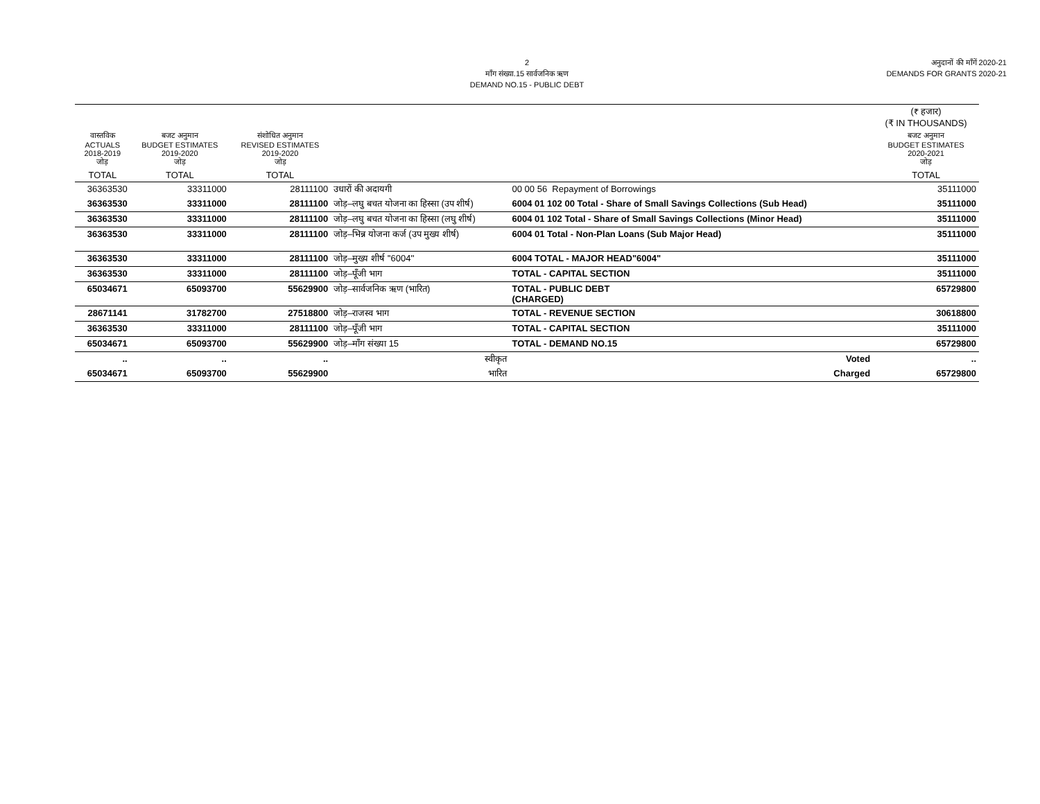2
माँग संख्या.15 सार्वजनिक ऋण
DEMAND NO.15 - PUBLIC DEBT
अनुदानों की माँगें 2020-21
DEMANDS FOR GRANTS 2020-21
| | | | | | (₹ हजार) (₹ IN THOUSANDS) |
| --- | --- | --- | --- | --- | --- |
| वास्तविक ACTUALS 2018-2019 जोड़ | बजट अनुमान BUDGET ESTIMATES 2019-2020 जोड़ | संशोधित अनुमान REVISED ESTIMATES 2019-2020 जोड़ | | | बजट अनुमान BUDGET ESTIMATES 2020-2021 जोड़ |
| TOTAL | TOTAL | TOTAL | | | TOTAL |
| 36363530 | 33311000 | 28111100 | उधारों की अदायगी | 00 00 56 Repayment of Borrowings | 35111000 |
| 36363530 | 33311000 | 28111100 | जोड़–लघु बचत योजना का हिस्सा (उप शीर्ष) | 6004 01 102 00 Total - Share of Small Savings Collections (Sub Head) | 35111000 |
| 36363530 | 33311000 | 28111100 | जोड़–लघु बचत योजना का हिस्सा (लघु शीर्ष) | 6004 01 102 Total - Share of Small Savings Collections (Minor Head) | 35111000 |
| 36363530 | 33311000 | 28111100 | जोड़–भिन्न योजना कर्ज (उप मुख्य शीर्ष) | 6004 01 Total - Non-Plan Loans (Sub Major Head) | 35111000 |
| 36363530 | 33311000 | 28111100 | जोड़–मुख्य शीर्ष ''6004'' | 6004 TOTAL - MAJOR HEAD"6004" | 35111000 |
| 36363530 | 33311000 | 28111100 | जोड़–पूँजी भाग | TOTAL - CAPITAL SECTION | 35111000 |
| 65034671 | 65093700 | 55629900 | जोड़–सार्वजनिक ऋण (भारित) | TOTAL - PUBLIC DEBT (CHARGED) | 65729800 |
| 28671141 | 31782700 | 27518800 | जोड़–राजस्व भाग | TOTAL - REVENUE SECTION | 30618800 |
| 36363530 | 33311000 | 28111100 | जोड़–पूँजी भाग | TOTAL - CAPITAL SECTION | 35111000 |
| 65034671 | 65093700 | 55629900 | जोड़–माँग संख्या 15 | TOTAL - DEMAND NO.15 | 65729800 |
| .. | .. | .. | स्वीकृत | Voted | .. |
| 65034671 | 65093700 | 55629900 | भारित | Charged | 65729800 |